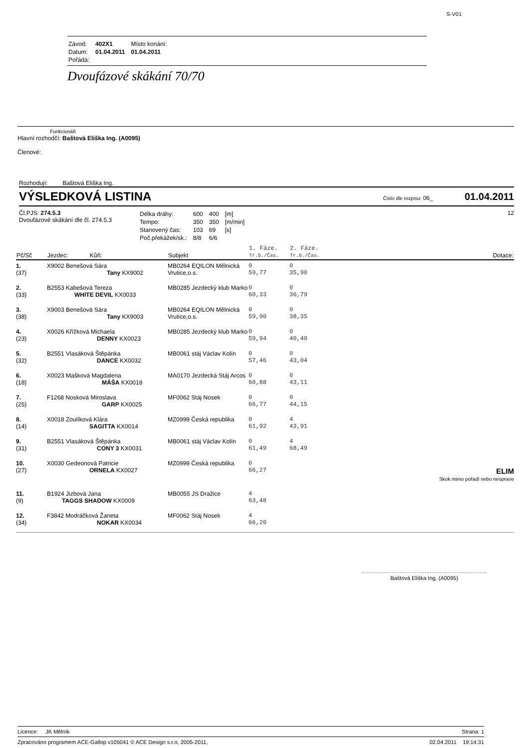S-V01
| Závod: | 402X1 | Místo konání: |
| Datum: | 01.04.2011 | 01.04.2011 |
| Pořádá: | | |
Dvoufázové skákání 70/70
Funkcionáři
Hlavní rozhodčí: Baštová Eliška Ing. (A0095)
Členové:
Rozhodují: Baštová Eliška Ing.
VÝSLEDKOVÁ LISTINA Číslo dle rozpisu: 06_ 01.04.2011
Čl.PJS: 274.5.3
Dvoufázové skákání dle čl. 274.5.3
| Délka dráhy: | 600 | 400 | [m] |
| Tempo: | 350 | 350 | [m/min] |
| Stanovený čas: | 103 | 69 | [s] |
| Poč.překážek/sk.: | 8/8 | 6/6 | |
12
| Pč/Sč | Jezdec: Kůň: | Subjekt | 1. Fáze. Tr.b./Čas. | 2. Fáze. Tr.b./Čas. | Dotace: |
| --- | --- | --- | --- | --- | --- |
| 1. (37) | X9002 Benešová Sára Tany KX9002 | MB0264 EQILON Mělnická Vrutice,o.s. | 0 59,77 | 0 35,90 | |
| 2. (33) | B2553 Kabešová Tereza WHITE DEVIL KX0033 | MB0285 Jezdecký klub Marko | 0 60,33 | 0 36,79 | |
| 3. (38) | X9003 Benešová Sára Tany KX9003 | MB0264 EQILON Mělnická Vrutice,o.s. | 0 59,90 | 0 38,35 | |
| 4. (23) | X0026 Křížková Michaela DENNY KX0023 | MB0285 Jezdecký klub Marko | 0 59,94 | 0 40,40 | |
| 5. (32) | B2551 Vlasáková Štěpánka DANCE KX0032 | MB0061 stáj Václav Kolín | 0 57,46 | 0 43,04 | |
| 6. (18) | X0023 Mašková Magdalena MÁŠA KX0018 | MA0170 Jezdecká Stáj Arcos | 0 60,88 | 0 43,11 | |
| 7. (25) | F1268 Nosková Miroslava GARP KX0025 | MF0062 Stáj Nosek | 0 66,77 | 0 44,15 | |
| 8. (14) | X0018 Zoulíková Klára SAGITTA KX0014 | MZ0999 Česká republika | 0 61,92 | 4 43,91 | |
| 9. (31) | B2551 Vlasáková Štěpánka CONY 3 KX0031 | MB0061 stáj Václav Kolín | 0 61,49 | 4 68,49 | |
| 10. (27) | X0030 Gedeonová Patricie ORNELA KX0027 | MZ0999 Česká republika | 0 66,27 | | ELIM Skok mimo pořadí nebo neoprave |
| 11. (9) | B1924 Jizbová Jana TAGGS SHADOW KX0009 | MB0055 JS Dražice | 4 63,48 | | |
| 12. (34) | F3842 Modráčková Žaneta NOKAR KX0034 | MF0062 Stáj Nosek | 4 66,20 | | |
Baštová Eliška Ing. (A0095)
Licence: JK Mělník Strana: 1
Zpracováno programem ACE-Gallop v105041 © ACE Design s.r.o, 2005-2011, 02.04.2011 19:14:31